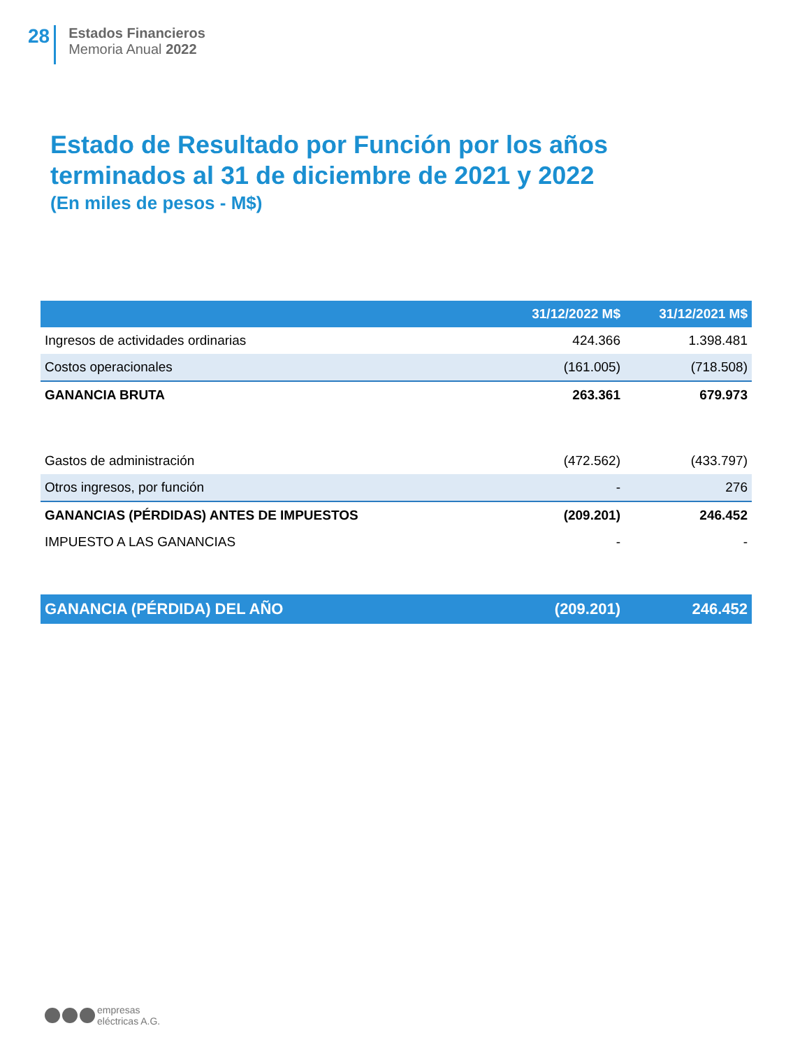28
Estados Financieros
Memoria Anual 2022
Estado de Resultado por Función por los años terminados al 31 de diciembre de 2021 y 2022
(En miles de pesos - M$)
| | 31/12/2022 M$ | 31/12/2021 M$ |
| --- | --- | --- |
| Ingresos de actividades ordinarias | 424.366 | 1.398.481 |
| Costos operacionales | (161.005) | (718.508) |
| GANANCIA BRUTA | 263.361 | 679.973 |
| Gastos de administración | (472.562) | (433.797) |
| Otros ingresos, por función | - | 276 |
| GANANCIAS (PÉRDIDAS) ANTES DE IMPUESTOS | (209.201) | 246.452 |
| IMPUESTO A LAS GANANCIAS | - | - |
| GANANCIA (PÉRDIDA) DEL AÑO | (209.201) | 246.452 |
empresas
eléctricas A.G.